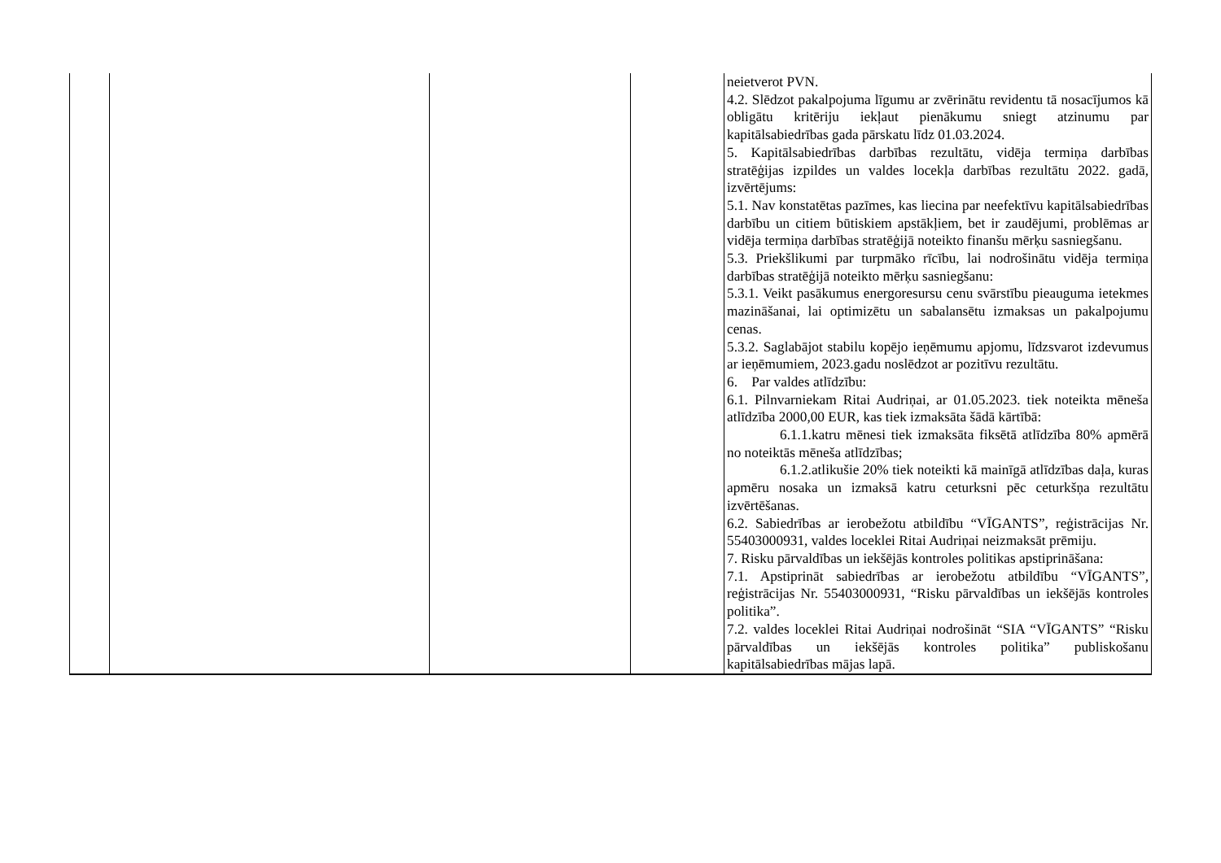| | | | | neietverot PVN. 4.2. Slēdzot pakalpojuma līgumu ar zvērinātu revidentu tā nosacījumos kā obligātu kritēriju iekļaut pienākumu sniegt atzinumu par kapitālsabiedrības gada pārskatu līdz 01.03.2024. 5. Kapitālsabiedrības darbības rezultātu, vidēja termiņa darbības stratēģijas izpildes un valdes locekļa darbības rezultātu 2022. gadā, izvērtējums: 5.1. Nav konstatētas pazīmes, kas liecina par neefektīvu kapitālsabiedrības darbību un citiem būtiskiem apstākļiem, bet ir zaudējumi, problēmas ar vidēja termiņa darbības stratēģijā noteikto finanšu mērķu sasniegšanu. 5.3. Priekšlikumi par turpmāko rīcību, lai nodrošinātu vidēja termiņa darbības stratēģijā noteikto mērķu sasniegšanu: 5.3.1. Veikt pasākumus energoresursu cenu svārstību pieauguma ietekmes mazināšanai, lai optimizētu un sabalansētu izmaksas un pakalpojumu cenas. 5.3.2. Saglabājot stabilu kopējo ieņēmumu apjomu, līdzsvarot izdevumus ar ieņēmumiem, 2023.gadu noslēdzot ar pozitīvu rezultātu. 6. Par valdes atlīdzību: 6.1. Pilnvarniekam Ritai Audriņai, ar 01.05.2023. tiek noteikta mēneša atlīdzība 2000,00 EUR, kas tiek izmaksāta šādā kārtībā: 6.1.1.katru mēnesi tiek izmaksāta fiksētā atlīdzība 80% apmērā no noteiktās mēneša atlīdzības; 6.1.2.atlikušie 20% tiek noteikti kā mainīgā atlīdzības daļa, kuras apmēru nosaka un izmaksā katru ceturksni pēc ceturkšņa rezultātu izvērtēšanas. 6.2. Sabiedrības ar ierobežotu atbildību “VĪGANTS”, reģistrācijas Nr. 55403000931, valdes loceklei Ritai Audriņai neizmaksāt prēmiju. 7. Risku pārvaldības un iekšējās kontroles politikas apstiprināšana: 7.1. Apstiprināt sabiedrības ar ierobežotu atbildību “VĪGANTS”, reģistrācijas Nr. 55403000931, “Risku pārvaldības un iekšējās kontroles politika”. 7.2. valdes loceklei Ritai Audriņai nodrošināt “SIA “VĪGANTS” “Risku pārvaldības un iekšējās kontroles politika” publiskošanu kapitālsabiedrības mājas lapā. |